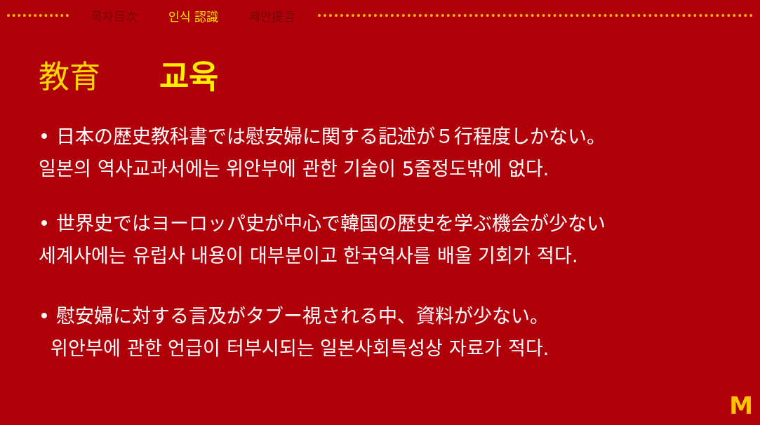목차目次 인식 認識 제안提言
教育 교육
• 日本の歴史教科書では慰安婦に関する記述が５行程度しかない。
일본의 역사교과서에는 위안부에 관한 기술이 5줄정도밖에 없다.
• 世界史ではヨーロッパ史が中心で韓国の歴史を学ぶ機会が少ない
세계사에는 유럽사 내용이 대부분이고 한국역사를 배울 기회가 적다.
• 慰安婦に対する言及がタブー視される中、資料が少ない。
위안부에 관한 언급이 터부시되는 일본사회특성상 자료가 적다.
M